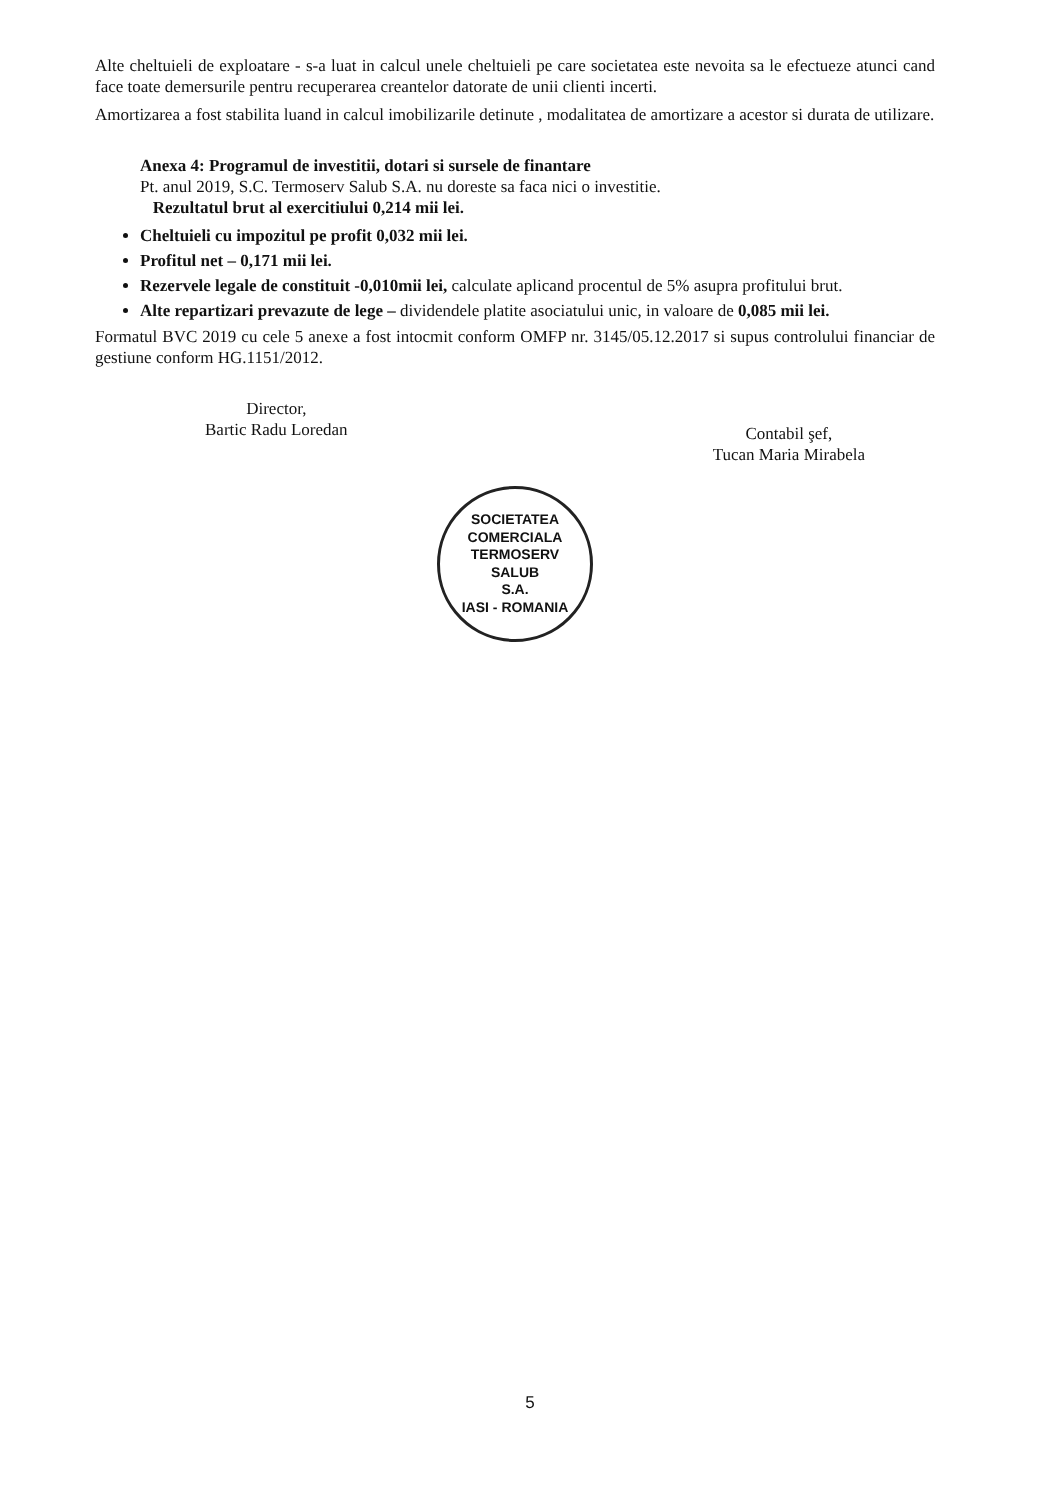Alte cheltuieli de exploatare - s-a luat in calcul unele cheltuieli pe care societatea este nevoita sa le efectueze atunci cand face toate demersurile pentru recuperarea creantelor datorate de unii clienti incerti.
Amortizarea a fost stabilita luand in calcul imobilizarile detinute , modalitatea de amortizare a acestor si durata de utilizare.
Anexa 4: Programul de investitii, dotari si sursele de finantare
Pt. anul 2019, S.C. Termoserv Salub S.A. nu doreste sa faca nici o investitie.
Rezultatul brut al exercitiului 0,214 mii lei.
Cheltuieli cu impozitul pe profit 0,032 mii lei.
Profitul net – 0,171 mii lei.
Rezervele legale de constituit -0,010mii lei, calculate aplicand procentul de 5% asupra profitului brut.
Alte repartizari prevazute de lege – dividendele platite asociatului unic, in valoare de 0,085 mii lei.
Formatul BVC 2019 cu cele 5 anexe a fost intocmit conform OMFP nr. 3145/05.12.2017 si supus controlului financiar de gestiune conform HG.1151/2012.
Director,
Bartic Radu Loredan
Contabil şef,
Tucan Maria Mirabela
SOCIETATEA COMERCIALA
TERMOSERV
SALUB
S.A.
IASI - ROMANIA
5